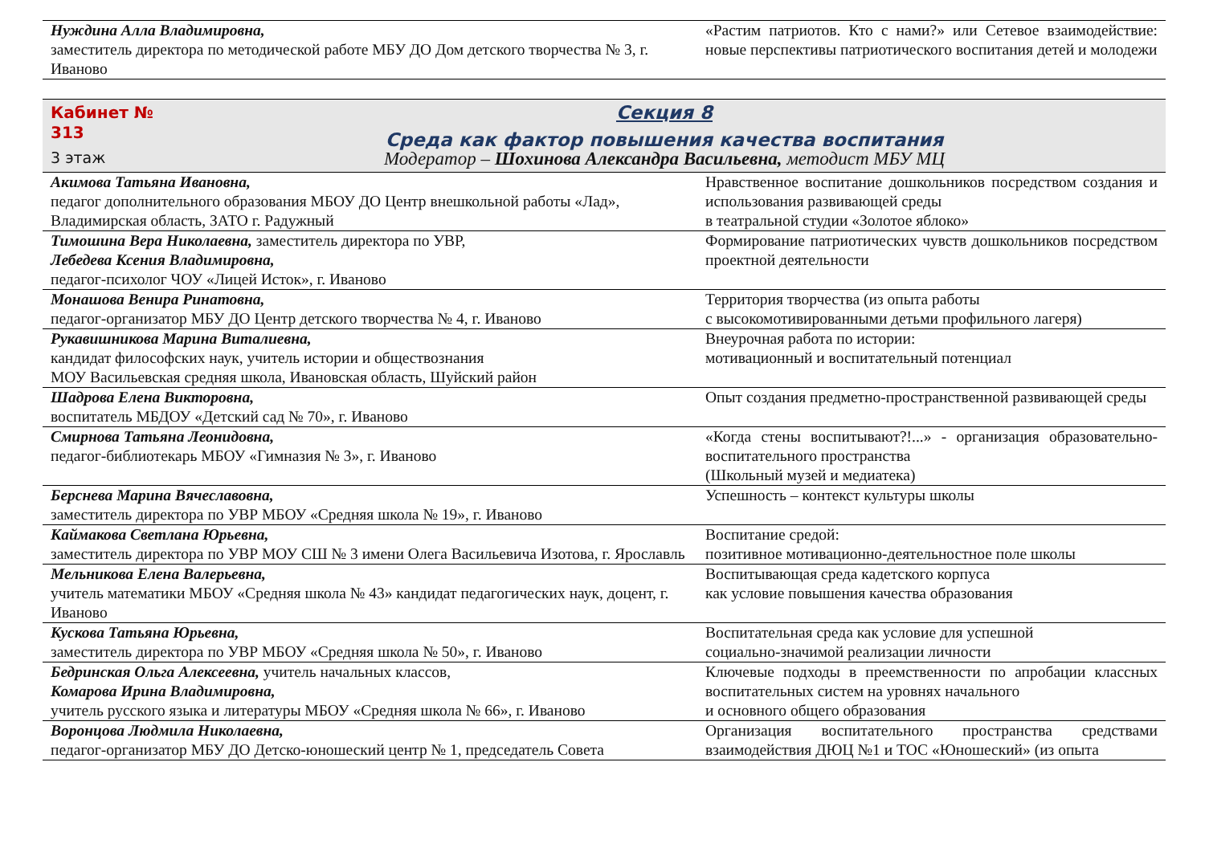| Нуждина Алла Владимировна, заместитель директора по методической работе МБУ ДО Дом детского творчества № 3, г. Иваново | «Растим патриотов. Кто с нами?» или Сетевое взаимодействие: новые перспективы патриотического воспитания детей и молодежи |
| Кабинет № 313 3 этаж Секция 8 Среда как фактор повышения качества воспитания Модератор – Шохинова Александра Васильевна, методист МБУ МЦ | |
| Акимова Татьяна Ивановна, педагог дополнительного образования МБОУ ДО Центр внешкольной работы «Лад», Владимирская область, ЗАТО г. Радужный | Нравственное воспитание дошкольников посредством создания и использования развивающей среды в театральной студии «Золотое яблоко» |
| Тимошина Вера Николаевна, заместитель директора по УВР, Лебедева Ксения Владимировна, педагог-психолог ЧОУ «Лицей Исток», г. Иваново | Формирование патриотических чувств дошкольников посредством проектной деятельности |
| Монашова Венира Ринатовна, педагог-организатор МБУ ДО Центр детского творчества № 4, г. Иваново | Территория творчества (из опыта работы с высокомотивированными детьми профильного лагеря) |
| Рукавишникова Марина Виталиевна, кандидат философских наук, учитель истории и обществознания МОУ Васильевская средняя школа, Ивановская область, Шуйский район | Внеурочная работа по истории: мотивационный и воспитательный потенциал |
| Шадрова Елена Викторовна, воспитатель МБДОУ «Детский сад № 70», г. Иваново | Опыт создания предметно-пространственной развивающей среды |
| Смирнова Татьяна Леонидовна, педагог-библиотекарь МБОУ «Гимназия № 3», г. Иваново | «Когда стены воспитывают?!...» - организация образовательно-воспитательного пространства (Школьный музей и медиатека) |
| Берснева Марина Вячеславовна, заместитель директора по УВР МБОУ «Средняя школа № 19», г. Иваново | Успешность – контекст культуры школы |
| Каймакова Светлана Юрьевна, заместитель директора по УВР МОУ СШ № 3 имени Олега Васильевича Изотова, г. Ярославль | Воспитание средой: позитивное мотивационно-деятельностное поле школы |
| Мельникова Елена Валерьевна, учитель математики МБОУ «Средняя школа № 43» кандидат педагогических наук, доцент, г. Иваново | Воспитывающая среда кадетского корпуса как условие повышения качества образования |
| Кускова Татьяна Юрьевна, заместитель директора по УВР МБОУ «Средняя школа № 50», г. Иваново | Воспитательная среда как условие для успешной социально-значимой реализации личности |
| Бедринская Ольга Алексеевна, учитель начальных классов, Комарова Ирина Владимировна, учитель русского языка и литературы МБОУ «Средняя школа № 66», г. Иваново | Ключевые подходы в преемственности по апробации классных воспитательных систем на уровнях начального и основного общего образования |
| Воронцова Людмила Николаевна, педагог-организатор МБУ ДО Детско-юношеский центр № 1, председатель Совета | Организация воспитательного пространства средствами взаимодействия ДЮЦ №1 и ТОС «Юношеский» (из опыта |